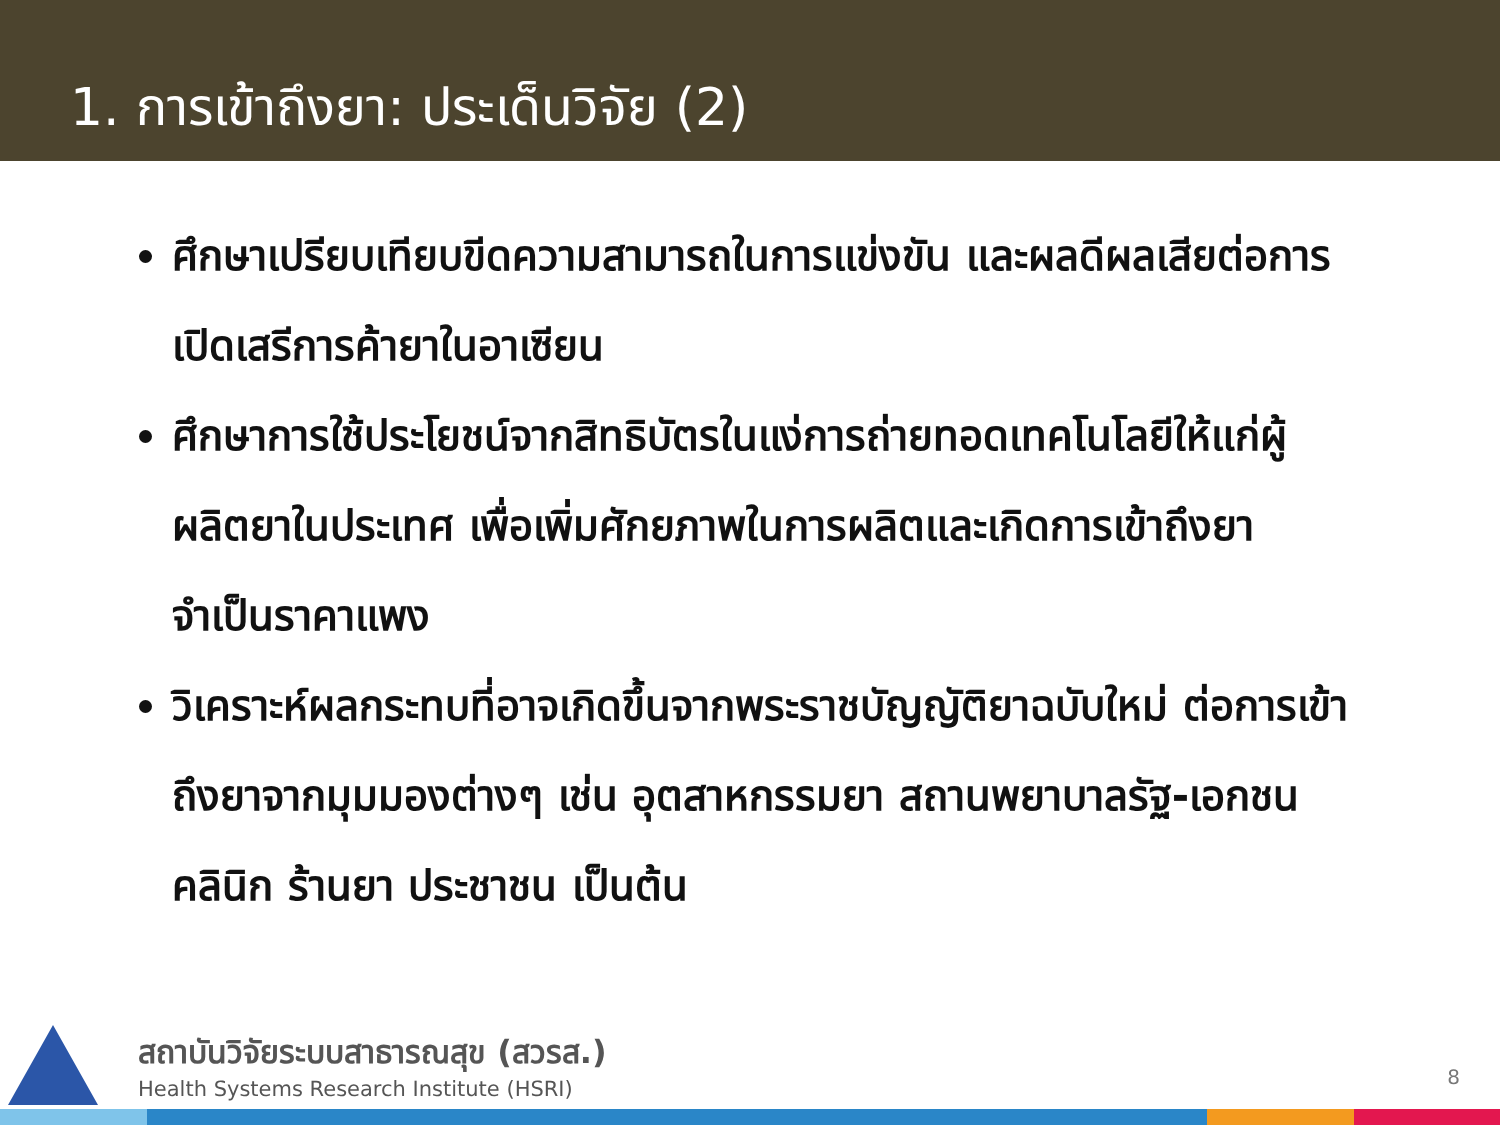1. การเข้าถึงยา: ประเด็นวิจัย (2)
ศึกษาเปรียบเทียบขีดความสามารถในการแข่งขัน และผลดีผลเสียต่อการเปิดเสรีการค้ายาในอาเซียน
ศึกษาการใช้ประโยชน์จากสิทธิบัตรในแง่การถ่ายทอดเทคโนโลยีให้แก่ผู้ผลิตยาในประเทศ เพื่อเพิ่มศักยภาพในการผลิตและเกิดการเข้าถึงยาจำเป็นราคาแพง
วิเคราะห์ผลกระทบที่อาจเกิดขึ้นจากพระราชบัญญัติยาฉบับใหม่ ต่อการเข้าถึงยาจากมุมมองต่างๆ เช่น อุตสาหกรรมยา สถานพยาบาลรัฐ-เอกชน คลินิก ร้านยา ประชาชน เป็นต้น
สถาบันวิจัยระบบสาธารณสุข (สวรส.)
Health Systems Research Institute (HSRI)
8